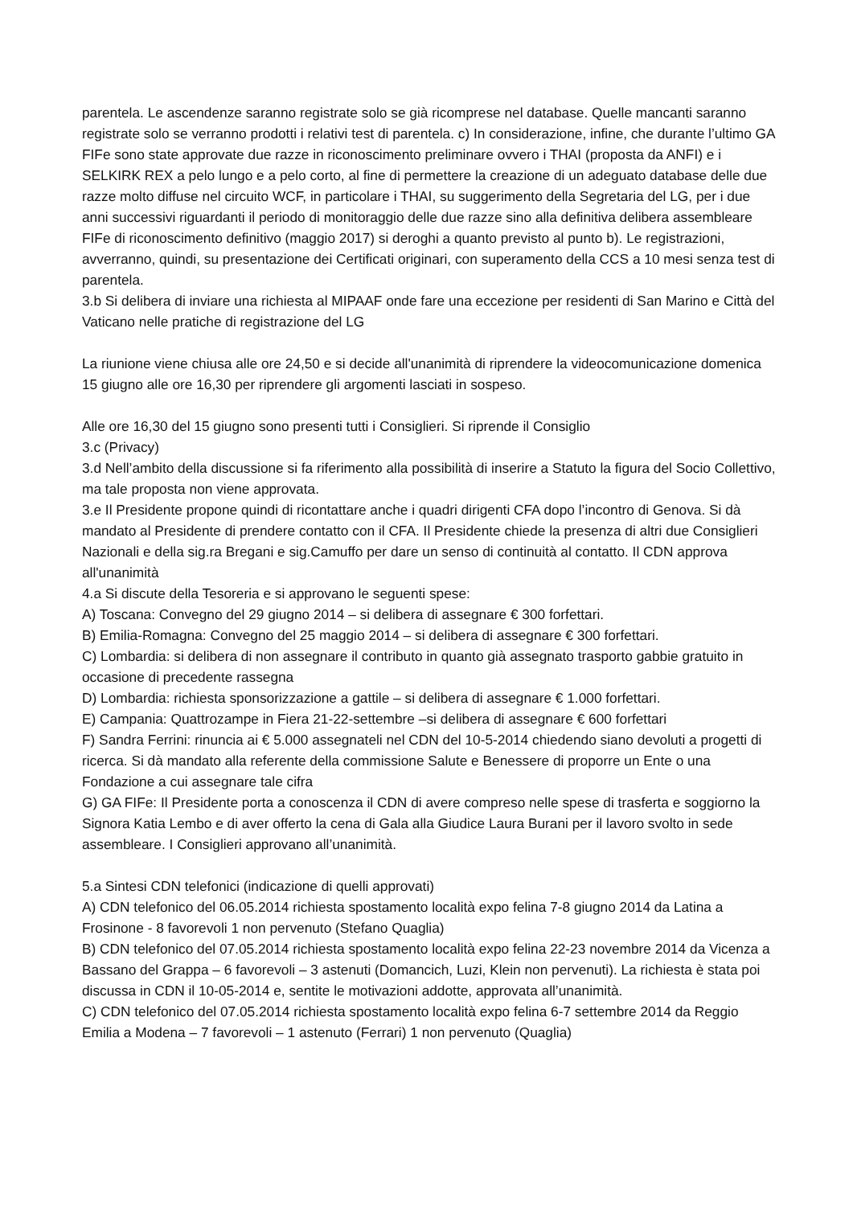parentela. Le ascendenze saranno registrate solo se già ricomprese nel database. Quelle mancanti saranno registrate solo se verranno prodotti i relativi test di parentela. c) In considerazione, infine, che durante l’ultimo GA FIFe sono state approvate due razze in riconoscimento preliminare ovvero i THAI (proposta da ANFI) e i SELKIRK REX a pelo lungo e a pelo corto, al fine di permettere la creazione di un adeguato database delle due razze molto diffuse nel circuito WCF, in particolare i THAI, su suggerimento della Segretaria del LG, per i due anni successivi riguardanti il periodo di monitoraggio delle due razze sino alla definitiva delibera assembleare FIFe di riconoscimento definitivo (maggio 2017) si deroghi a quanto previsto al punto b). Le registrazioni, avverranno, quindi, su presentazione dei Certificati originari, con superamento della CCS a 10 mesi senza test di parentela.
3.b Si delibera di inviare una richiesta al MIPAAF onde fare una eccezione per residenti di San Marino e Città del Vaticano nelle pratiche di registrazione del LG
La riunione viene chiusa alle ore 24,50 e si decide all'unanimità di riprendere la videocomunicazione domenica 15 giugno alle ore 16,30 per riprendere gli argomenti lasciati in sospeso.
Alle ore 16,30 del 15 giugno sono presenti tutti i Consiglieri. Si riprende il Consiglio
3.c (Privacy)
3.d Nell’ambito della discussione si fa riferimento alla possibilità di inserire a Statuto la figura del Socio Collettivo, ma tale proposta non viene approvata.
3.e Il Presidente propone quindi di ricontattare anche i quadri dirigenti CFA dopo l’incontro di Genova. Si dà mandato al Presidente di prendere contatto con il CFA. Il Presidente chiede la presenza di altri due Consiglieri Nazionali e della sig.ra Bregani e sig.Camuffo per dare un senso di continuità al contatto. Il CDN approva all'unanimità
4.a Si discute della Tesoreria e si approvano le seguenti spese:
A) Toscana: Convegno del 29 giugno 2014 – si delibera di assegnare € 300 forfettari.
B) Emilia-Romagna: Convegno del 25 maggio 2014 – si delibera di assegnare € 300 forfettari.
C) Lombardia: si delibera di non assegnare il contributo in quanto già assegnato trasporto gabbie gratuito in occasione di precedente rassegna
D) Lombardia: richiesta sponsorizzazione a gattile – si delibera di assegnare € 1.000 forfettari.
E) Campania: Quattrozampe in Fiera 21-22-settembre –si delibera di assegnare € 600 forfettari
F) Sandra Ferrini: rinuncia ai € 5.000 assegnateli nel CDN del 10-5-2014 chiedendo siano devoluti a progetti di ricerca. Si dà mandato alla referente della commissione Salute e Benessere di proporre un Ente o una Fondazione a cui assegnare tale cifra
G) GA FIFe: Il Presidente porta a conoscenza il CDN di avere compreso nelle spese di trasferta e soggiorno la Signora Katia Lembo e di aver offerto la cena di Gala alla Giudice Laura Burani per il lavoro svolto in sede assembleare. I Consiglieri approvano all’unanimità.
5.a Sintesi CDN telefonici (indicazione di quelli approvati)
A) CDN telefonico del 06.05.2014 richiesta spostamento località expo felina 7-8 giugno 2014 da Latina a Frosinone - 8 favorevoli 1 non pervenuto (Stefano Quaglia)
B) CDN telefonico del 07.05.2014 richiesta spostamento località expo felina 22-23 novembre 2014 da Vicenza a Bassano del Grappa – 6 favorevoli – 3 astenuti (Domancich, Luzi, Klein non pervenuti). La richiesta è stata poi discussa in CDN il 10-05-2014 e, sentite le motivazioni addotte, approvata all’unanimità.
C) CDN telefonico del 07.05.2014 richiesta spostamento località expo felina 6-7 settembre 2014 da Reggio Emilia a Modena – 7 favorevoli – 1 astenuto (Ferrari) 1 non pervenuto (Quaglia)